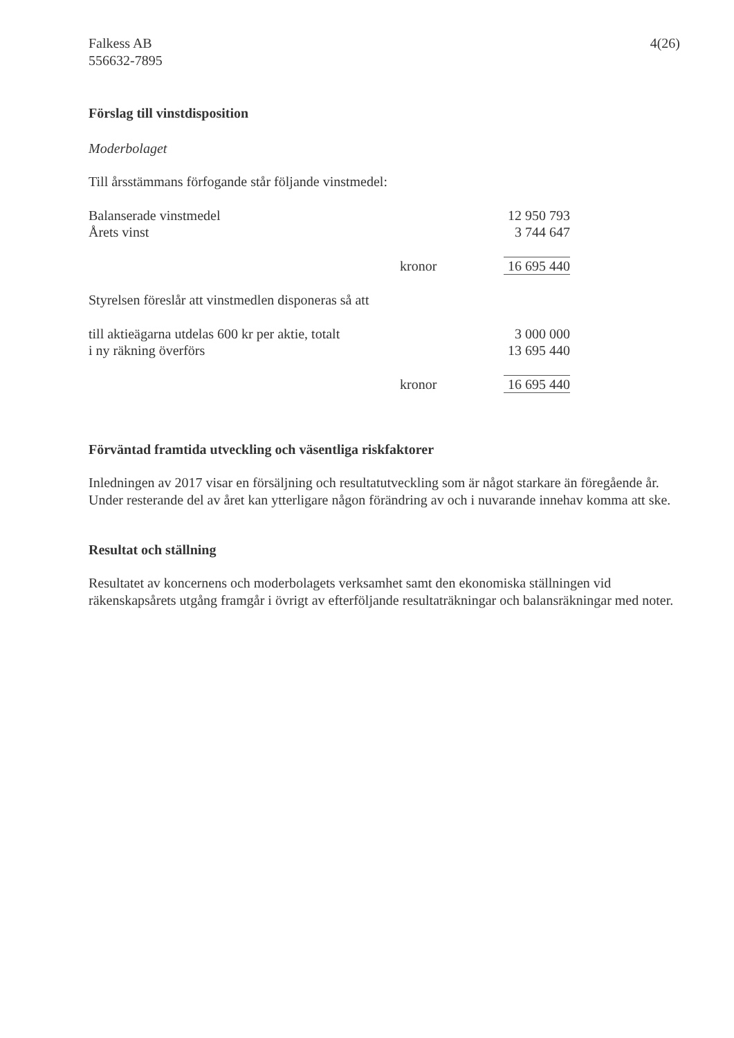Falkess AB
556632-7895
4(26)
Förslag till vinstdisposition
Moderbolaget
Till årsstämmans förfogande står följande vinstmedel:
| Balanserade vinstmedel | | 12 950 793 |
| Årets vinst | | 3 744 647 |
| | kronor | 16 695 440 |
Styrelsen föreslår att vinstmedlen disponeras så att
| till aktieägarna utdelas 600 kr per aktie, totalt | | 3 000 000 |
| i ny räkning överförs | | 13 695 440 |
| | kronor | 16 695 440 |
Förväntad framtida utveckling och väsentliga riskfaktorer
Inledningen av 2017 visar en försäljning och resultatutveckling som är något starkare än föregående år. Under resterande del av året kan ytterligare någon förändring av och i nuvarande innehav komma att ske.
Resultat och ställning
Resultatet av koncernens och moderbolagets verksamhet samt den ekonomiska ställningen vid räkenskapsårets utgång framgår i övrigt av efterföljande resultaträkningar och balansräkningar med noter.